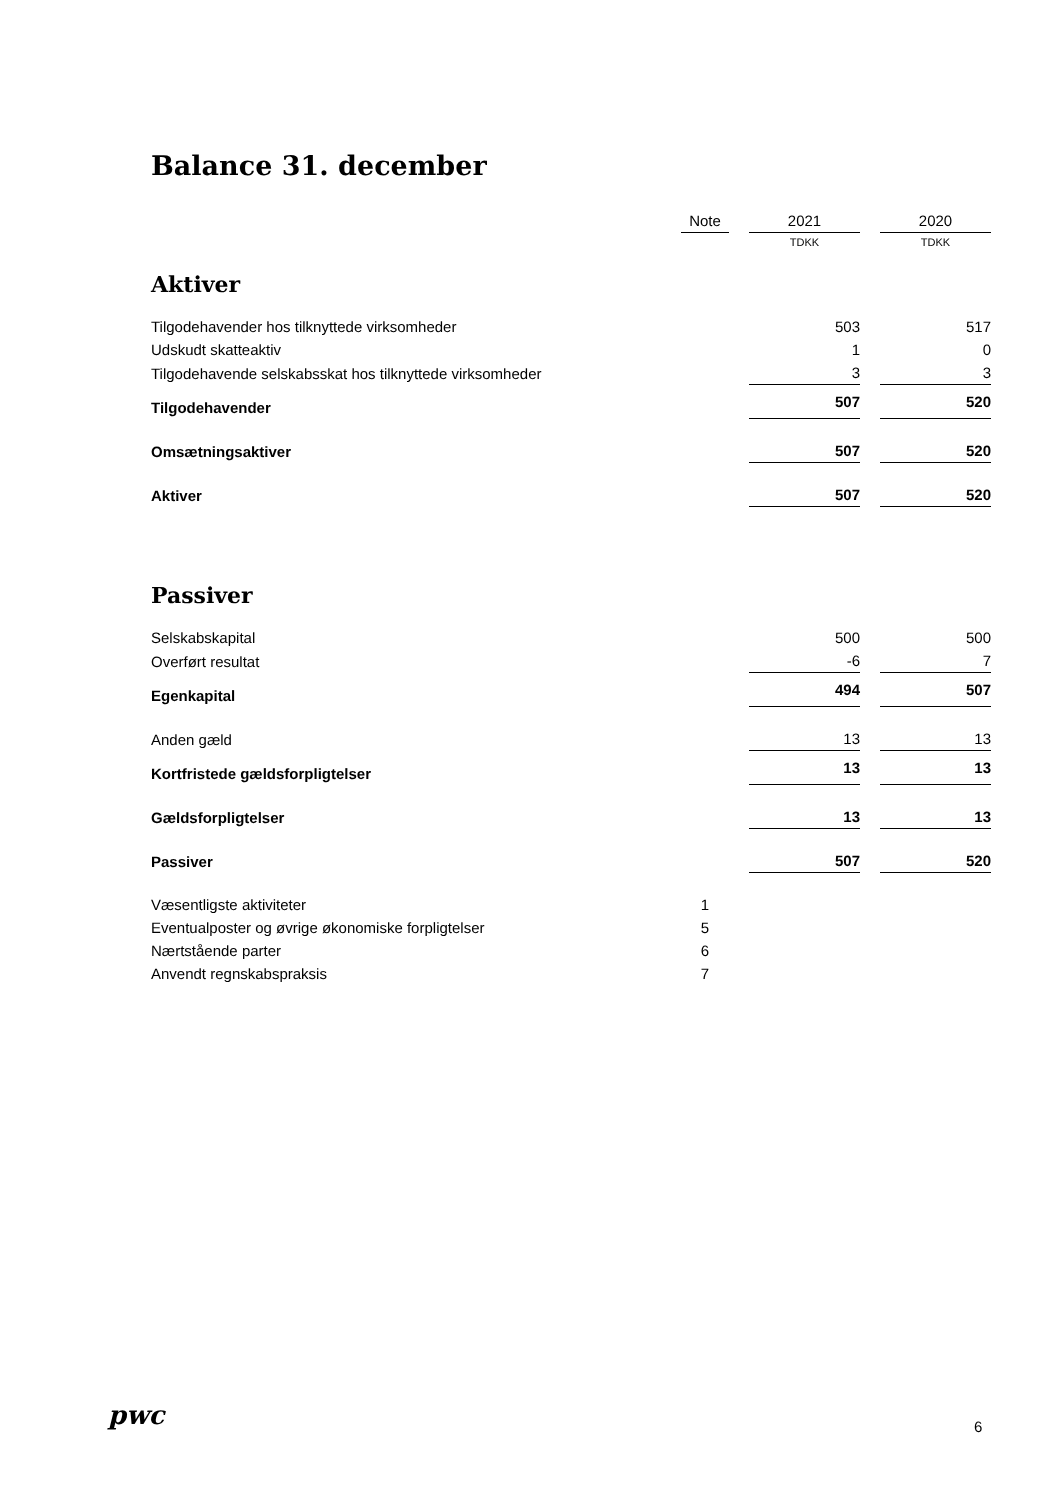Balance 31. december
| | Note | | 2021 | | 2020 |
| | | | TDKK | | TDKK |
| Aktiver | | | | | |
| Tilgodehavender hos tilknyttede virksomheder | | | 503 | | 517 |
| Udskudt skatteaktiv | | | 1 | | 0 |
| Tilgodehavende selskabsskat hos tilknyttede virksomheder | | | 3 | | 3 |
| Tilgodehavender | | | 507 | | 520 |
| Omsætningsaktiver | | | 507 | | 520 |
| Aktiver | | | 507 | | 520 |
| Passiver | | | | | |
| Selskabskapital | | | 500 | | 500 |
| Overført resultat | | | -6 | | 7 |
| Egenkapital | | | 494 | | 507 |
| Anden gæld | | | 13 | | 13 |
| Kortfristede gældsforpligtelser | | | 13 | | 13 |
| Gældsforpligtelser | | | 13 | | 13 |
| Passiver | | | 507 | | 520 |
| Væsentligste aktiviteter | 1 | | | | |
| Eventualposter og øvrige økonomiske forpligtelser | 5 | | | | |
| Nærtstående parter | 6 | | | | |
| Anvendt regnskabspraksis | 7 | | | | |
pwc 6